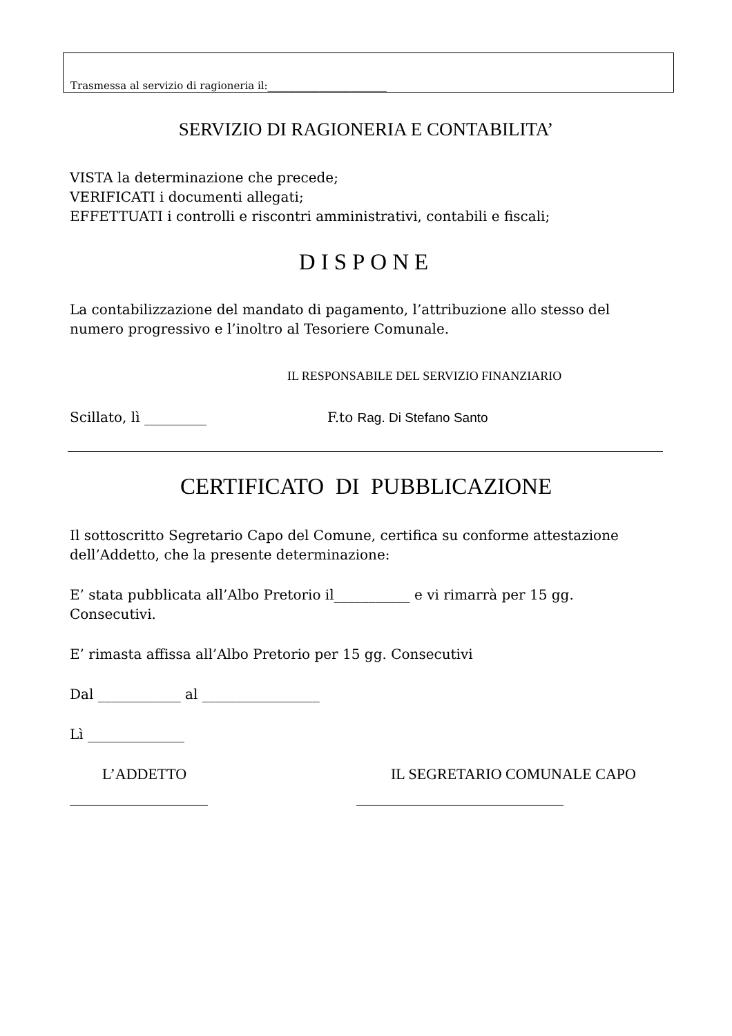Trasmessa al servizio di ragioneria il:_______________________
SERVIZIO DI RAGIONERIA E CONTABILITA’
VISTA la determinazione che precede;
VERIFICATI i documenti allegati;
EFFETTUATI i controlli e riscontri amministrativi, contabili e fiscali;
DISPONE
La contabilizzazione del mandato di pagamento, l’attribuzione allo stesso del numero progressivo e l’inoltro al Tesoriere Comunale.
IL RESPONSABILE DEL SERVIZIO FINANZIARIO
Scillato, lì _________ F.to Rag. Di Stefano Santo
CERTIFICATO DI PUBBLICAZIONE
Il sottoscritto Segretario Capo del Comune, certifica su conforme attestazione dell’Addetto, che la presente determinazione:
E’ stata pubblicata all’Albo Pretorio il___________ e vi rimarrà per 15 gg. Consecutivi.
E’ rimasta affissa all’Albo Pretorio per 15 gg. Consecutivi
Dal ____________ al _________________
Lì ______________
L’ADDETTO IL SEGRETARIO COMUNALE CAPO
____________________ ______________________________